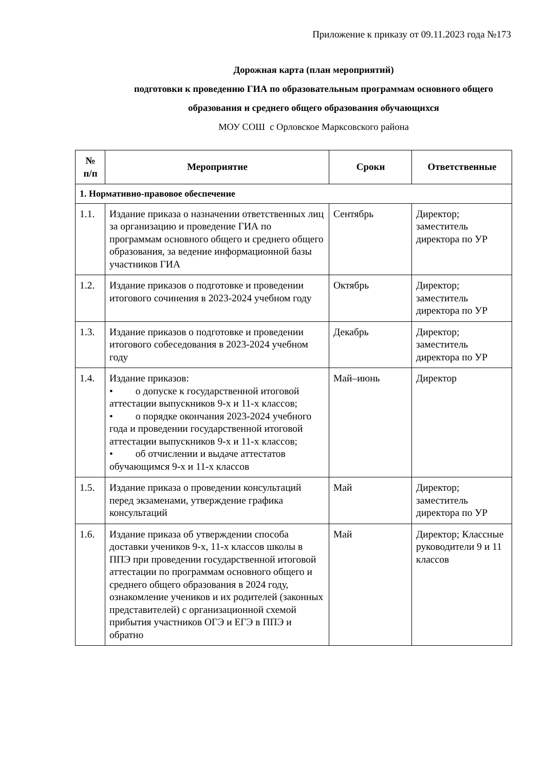Приложение к приказу от 09.11.2023 года №173
Дорожная карта (план мероприятий)
подготовки к проведению ГИА по образовательным программам основного общего образования и среднего общего образования обучающихся
МОУ СОШ с Орловское Марксовского района
| № п/п | Мероприятие | Сроки | Ответственные |
| --- | --- | --- | --- |
| 1. Нормативно-правовое обеспечение | | | |
| 1.1. | Издание приказа о назначении ответственных лиц за организацию и проведение ГИА по программам основного общего и среднего общего образования, за ведение информационной базы участников ГИА | Сентябрь | Директор; заместитель директора по УР |
| 1.2. | Издание приказов о подготовке и проведении итогового сочинения в 2023-2024 учебном году | Октябрь | Директор; заместитель директора по УР |
| 1.3. | Издание приказов о подготовке и проведении итогового собеседования в 2023-2024 учебном году | Декабрь | Директор; заместитель директора по УР |
| 1.4. | Издание приказов: • о допуске к государственной итоговой аттестации выпускников 9-х и 11-х классов; • о порядке окончания 2023-2024 учебного года и проведении государственной итоговой аттестации выпускников 9-х и 11-х классов; • об отчислении и выдаче аттестатов обучающимся 9-х и 11-х классов | Май–июнь | Директор |
| 1.5. | Издание приказа о проведении консультаций перед экзаменами, утверждение графика консультаций | Май | Директор; заместитель директора по УР |
| 1.6. | Издание приказа об утверждении способа доставки учеников 9-х, 11-х классов школы в ППЭ при проведении государственной итоговой аттестации по программам основного общего и среднего общего образования в 2024 году, ознакомление учеников и их родителей (законных представителей) с организационной схемой прибытия участников ОГЭ и ЕГЭ в ППЭ и обратно | Май | Директор; Классные руководители 9 и 11 классов |